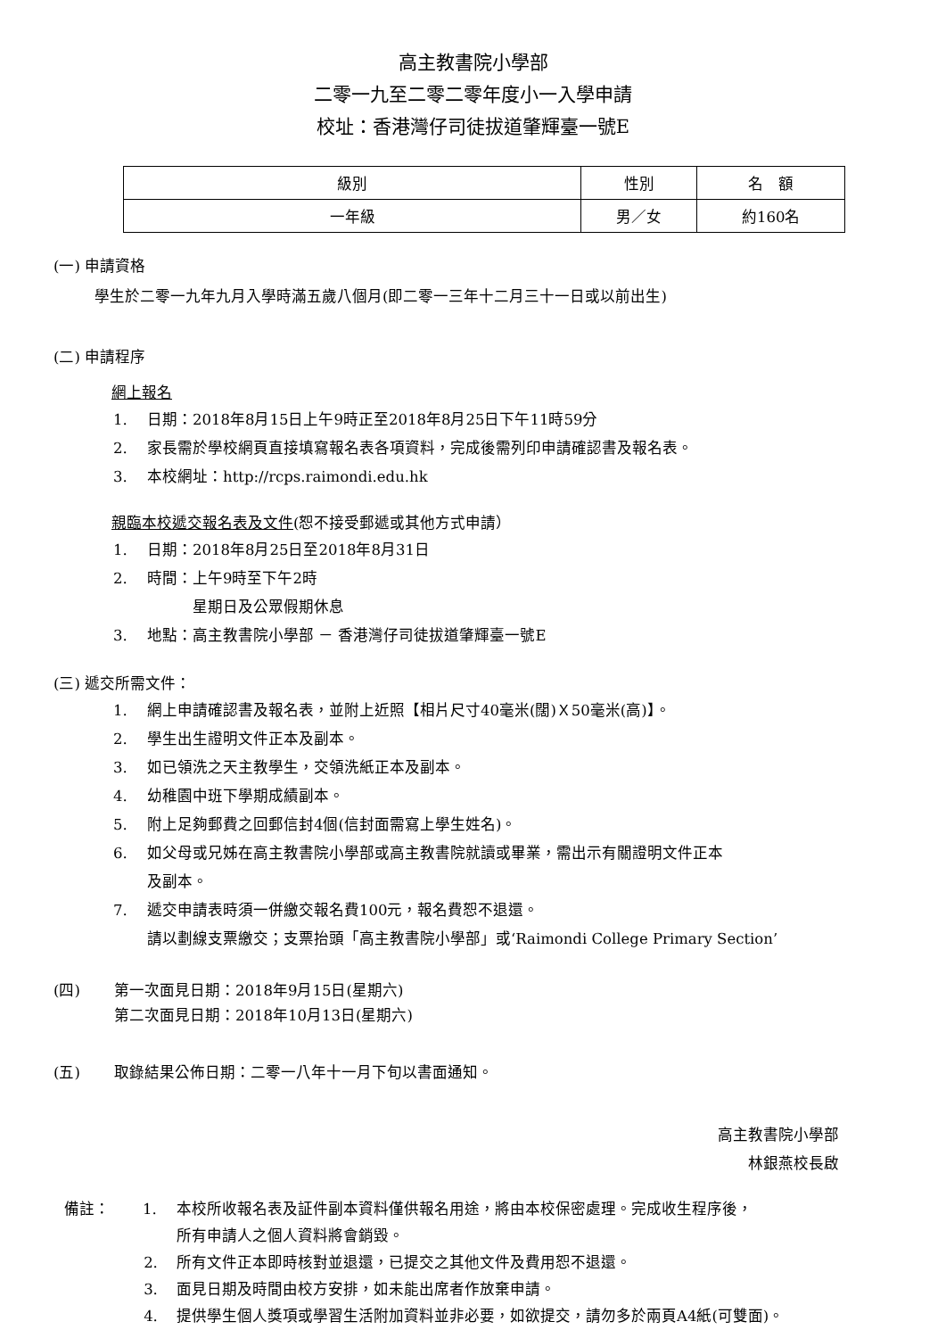高主教書院小學部
二零一九至二零二零年度小一入學申請
校址：香港灣仔司徒拔道肇輝臺一號E
| 級別 | 性別 | 名 額 |
| 一年級 | 男／女 | 約160名 |
(一) 申請資格
學生於二零一九年九月入學時滿五歲八個月(即二零一三年十二月三十一日或以前出生)
(二) 申請程序
網上報名
1. 日期：2018年8月15日上午9時正至2018年8月25日下午11時59分
2. 家長需於學校網頁直接填寫報名表各項資料，完成後需列印申請確認書及報名表。
3. 本校網址：http://rcps.raimondi.edu.hk
親臨本校遞交報名表及文件(恕不接受郵遞或其他方式申請）
1. 日期：2018年8月25日至2018年8月31日
2. 時間：上午9時至下午2時
　　　星期日及公眾假期休息
3. 地點：高主教書院小學部 － 香港灣仔司徒拔道肇輝臺一號E
(三) 遞交所需文件：
1. 網上申請確認書及報名表，並附上近照【相片尺寸40毫米(闊)Ｘ50毫米(高)】。
2. 學生出生證明文件正本及副本。
3. 如已領洗之天主教學生，交領洗紙正本及副本。
4. 幼稚園中班下學期成績副本。
5. 附上足夠郵費之回郵信封4個(信封面需寫上學生姓名)。
6. 如父母或兄姊在高主教書院小學部或高主教書院就讀或畢業，需出示有關證明文件正本
及副本。
7. 遞交申請表時須一併繳交報名費100元，報名費恕不退還。
請以劃線支票繳交；支票抬頭「高主教書院小學部」或‘Raimondi College Primary Section’
(四) 第一次面見日期：2018年9月15日(星期六)
第二次面見日期：2018年10月13日(星期六)
(五) 取錄結果公佈日期：二零一八年十一月下旬以書面通知。
高主教書院小學部
林銀燕校長啟
備註： 1. 本校所收報名表及証件副本資料僅供報名用途，將由本校保密處理。完成收生程序後，
所有申請人之個人資料將會銷毀。
2. 所有文件正本即時核對並退還，已提交之其他文件及費用恕不退還。
3. 面見日期及時間由校方安排，如未能出席者作放棄申請。
4. 提供學生個人獎項或學習生活附加資料並非必要，如欲提交，請勿多於兩頁A4紙(可雙面)。